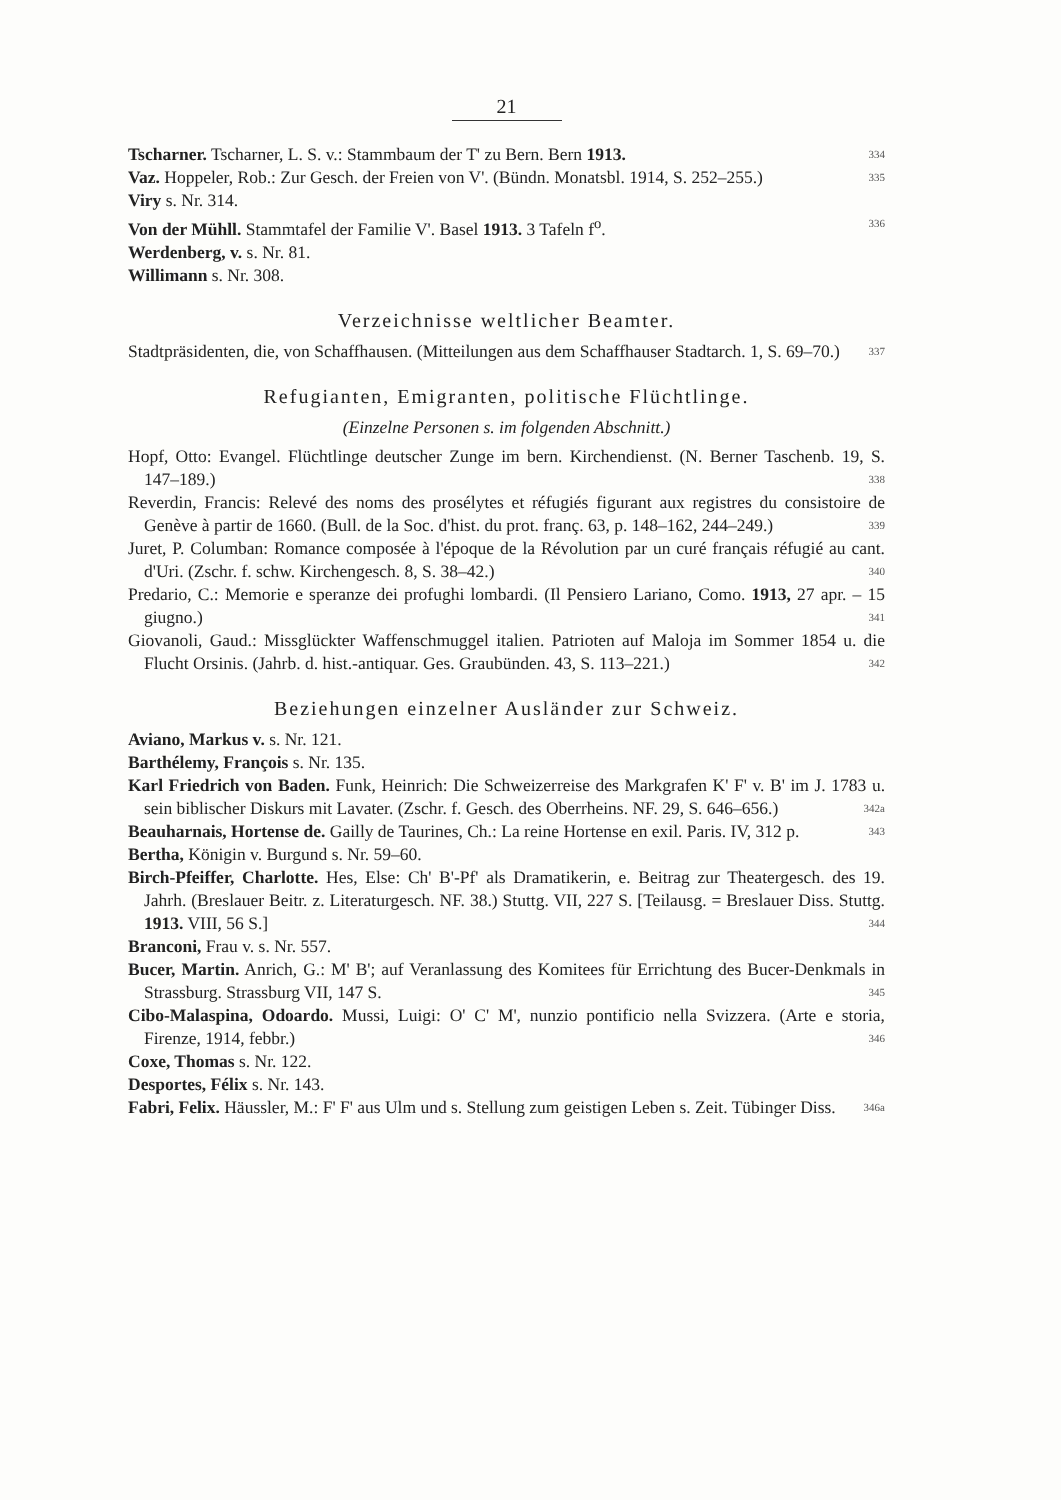21
Tscharner. Tscharner, L. S. v.: Stammbaum der T' zu Bern. Bern 1913. 334
Vaz. Hoppeler, Rob.: Zur Gesch. der Freien von V'. (Bündn. Monatsbl. 1914, S. 252–255.) 335
Viry s. Nr. 314.
Von der Mühll. Stammtafel der Familie V'. Basel 1913. 3 Tafeln f<sup>o</sup>. 336
Werdenberg, v. s. Nr. 81.
Willimann s. Nr. 308.
Verzeichnisse weltlicher Beamter.
Stadtpräsidenten, die, von Schaffhausen. (Mitteilungen aus dem Schaffhauser Stadtarch. 1, S. 69–70.) 337
Refugianten, Emigranten, politische Flüchtlinge.
(Einzelne Personen s. im folgenden Abschnitt.)
Hopf, Otto: Evangel. Flüchtlinge deutscher Zunge im bern. Kirchendienst. (N. Berner Taschenb. 19, S. 147–189.) 338
Reverdin, Francis: Relevé des noms des prosélytes et réfugiés figurant aux registres du consistoire de Genève à partir de 1660. (Bull. de la Soc. d'hist. du prot. franç. 63, p. 148–162, 244–249.) 339
Juret, P. Columban: Romance composée à l'époque de la Révolution par un curé français réfugié au cant. d'Uri. (Zschr. f. schw. Kirchengesch. 8, S. 38–42.) 340
Predario, C.: Memorie e speranze dei profughi lombardi. (Il Pensiero Lariano, Como. 1913, 27 apr. – 15 giugno.) 341
Giovanoli, Gaud.: Missglückter Waffenschmuggel italien. Patrioten auf Maloja im Sommer 1854 u. die Flucht Orsinis. (Jahrb. d. hist.-antiquar. Ges. Graubünden. 43, S. 113–221.) 342
Beziehungen einzelner Ausländer zur Schweiz.
Aviano, Markus v. s. Nr. 121.
Barthélemy, François s. Nr. 135.
Karl Friedrich von Baden. Funk, Heinrich: Die Schweizerreise des Markgrafen K' F' v. B' im J. 1783 u. sein biblischer Diskurs mit Lavater. (Zschr. f. Gesch. des Oberrheins. NF. 29, S. 646–656.) 342a
Beauharnais, Hortense de. Gailly de Taurines, Ch.: La reine Hortense en exil. Paris. IV, 312 p. 343
Bertha, Königin v. Burgund s. Nr. 59–60.
Birch-Pfeiffer, Charlotte. Hes, Else: Ch' B'-Pf' als Dramatikerin, e. Beitrag zur Theatergesch. des 19. Jahrh. (Breslauer Beitr. z. Literaturgesch. NF. 38.) Stuttg. VII, 227 S. [Teilausg. = Breslauer Diss. Stuttg. 1913. VIII, 56 S.] 344
Branconi, Frau v. s. Nr. 557.
Bucer, Martin. Anrich, G.: M' B'; auf Veranlassung des Komitees für Errichtung des Bucer-Denkmals in Strassburg. Strassburg VII, 147 S. 345
Cibo-Malaspina, Odoardo. Mussi, Luigi: O' C' M', nunzio pontificio nella Svizzera. (Arte e storia, Firenze, 1914, febbr.) 346
Coxe, Thomas s. Nr. 122.
Desportes, Félix s. Nr. 143.
Fabri, Felix. Häussler, M.: F' F' aus Ulm und s. Stellung zum geistigen Leben s. Zeit. Tübinger Diss. 346a